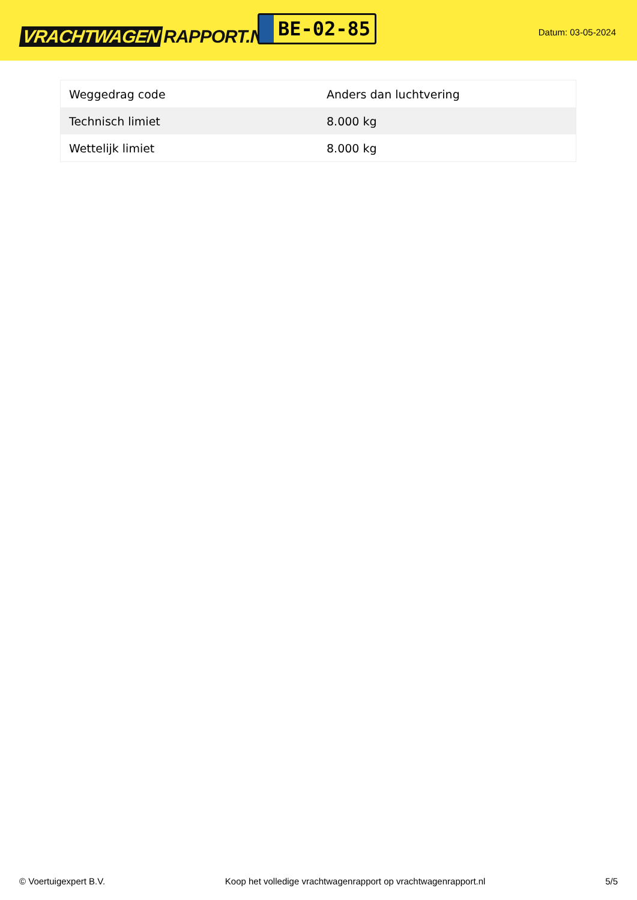VRACHTWAGEN RAPPORT.NL
BE-02-85
Datum: 03-05-2024
| Weggedrag code | Anders dan luchtvering |
| Technisch limiet | 8.000 kg |
| Wettelijk limiet | 8.000 kg |
© Voertuigexpert B.V. Koop het volledige vrachtwagenrapport op vrachtwagenrapport.nl 5/5